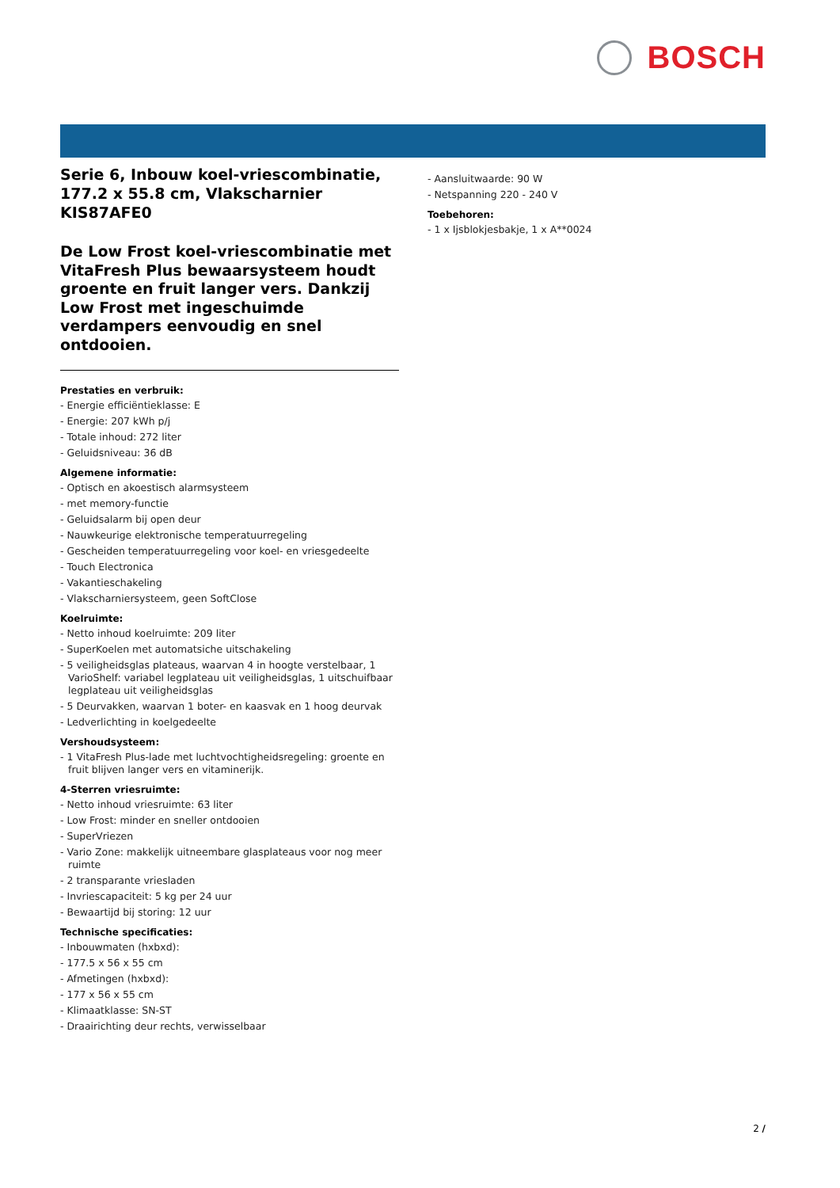BOSCH
Serie 6, Inbouw koel-vriescombinatie, 177.2 x 55.8 cm, Vlakscharnier
KIS87AFE0
De Low Frost koel-vriescombinatie met VitaFresh Plus bewaarsysteem houdt groente en fruit langer vers. Dankzij Low Frost met ingeschuimde verdampers eenvoudig en snel ontdooien.
Prestaties en verbruik:
- Energie efficiëntieklasse: E
- Energie: 207 kWh p/j
- Totale inhoud: 272 liter
- Geluidsniveau: 36 dB
Algemene informatie:
- Optisch en akoestisch alarmsysteem
- met memory-functie
- Geluidsalarm bij open deur
- Nauwkeurige elektronische temperatuurregeling
- Gescheiden temperatuurregeling voor koel- en vriesgedeelte
- Touch Electronica
- Vakantieschakeling
- Vlakscharniersysteem, geen SoftClose
Koelruimte:
- Netto inhoud koelruimte: 209 liter
- SuperKoelen met automatsiche uitschakeling
- 5 veiligheidsglas plateaus, waarvan 4 in hoogte verstelbaar, 1 VarioShelf: variabel legplateau uit veiligheidsglas, 1 uitschuifbaar legplateau uit veiligheidsglas
- 5 Deurvakken, waarvan 1 boter- en kaasvak en 1 hoog deurvak
- Ledverlichting in koelgedeelte
Vershoudsysteem:
- 1 VitaFresh Plus-lade met luchtvochtigheidsregeling: groente en fruit blijven langer vers en vitaminerijk.
4-Sterren vriesruimte:
- Netto inhoud vriesruimte: 63 liter
- Low Frost: minder en sneller ontdooien
- SuperVriezen
- Vario Zone: makkelijk uitneembare glasplateaus voor nog meer ruimte
- 2 transparante vriesladen
- Invriescapaciteit: 5 kg per 24 uur
- Bewaartijd bij storing: 12 uur
Technische specificaties:
- Inbouwmaten (hxbxd):
- 177.5 x 56 x 55 cm
- Afmetingen (hxbxd):
- 177 x 56 x 55 cm
- Klimaatklasse: SN-ST
- Draairichting deur rechts, verwisselbaar
- Aansluitwaarde: 90 W
- Netspanning 220 - 240 V
Toebehoren:
- 1 x Ijsblokjesbakje, 1 x A**0024
2 /